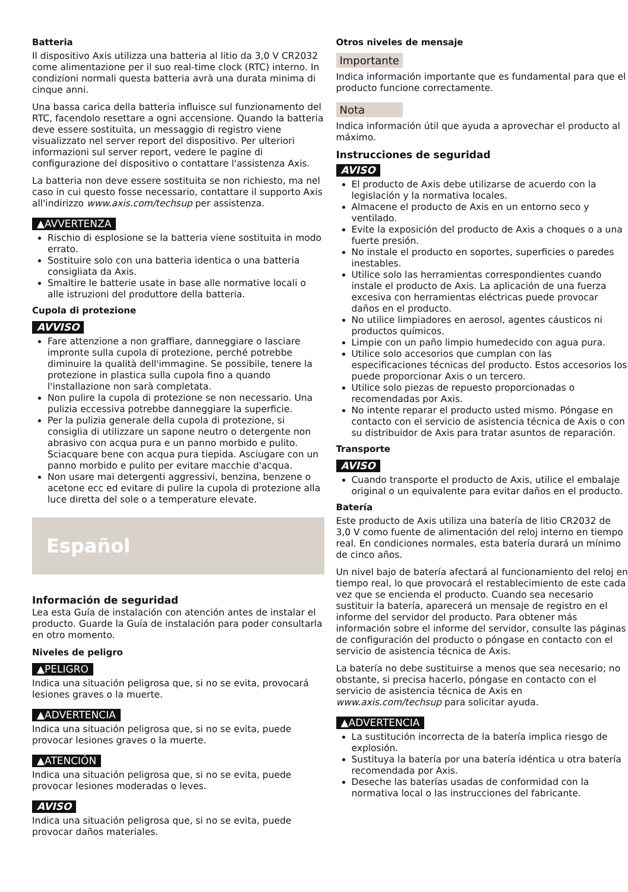Batteria
Il dispositivo Axis utilizza una batteria al litio da 3,0 V CR2032 come alimentazione per il suo real-time clock (RTC) interno. In condizioni normali questa batteria avrà una durata minima di cinque anni.
Una bassa carica della batteria influisce sul funzionamento del RTC, facendolo resettare a ogni accensione. Quando la batteria deve essere sostituita, un messaggio di registro viene visualizzato nel server report del dispositivo. Per ulteriori informazioni sul server report, vedere le pagine di configurazione del dispositivo o contattare l'assistenza Axis.
La batteria non deve essere sostituita se non richiesto, ma nel caso in cui questo fosse necessario, contattare il supporto Axis all'indirizzo www.axis.com/techsup per assistenza.
▲AVVERTENZA
Rischio di esplosione se la batteria viene sostituita in modo errato.
Sostituire solo con una batteria identica o una batteria consigliata da Axis.
Smaltire le batterie usate in base alle normative locali o alle istruzioni del produttore della batteria.
Cupola di protezione
AVVISO
Fare attenzione a non graffiare, danneggiare o lasciare impronte sulla cupola di protezione, perché potrebbe diminuire la qualità dell'immagine. Se possibile, tenere la protezione in plastica sulla cupola fino a quando l'installazione non sarà completata.
Non pulire la cupola di protezione se non necessario. Una pulizia eccessiva potrebbe danneggiare la superficie.
Per la pulizia generale della cupola di protezione, si consiglia di utilizzare un sapone neutro o detergente non abrasivo con acqua pura e un panno morbido e pulito. Sciacquare bene con acqua pura tiepida. Asciugare con un panno morbido e pulito per evitare macchie d'acqua.
Non usare mai detergenti aggressivi, benzina, benzene o acetone ecc ed evitare di pulire la cupola di protezione alla luce diretta del sole o a temperature elevate.
Español
Información de seguridad
Lea esta Guía de instalación con atención antes de instalar el producto. Guarde la Guía de instalación para poder consultarla en otro momento.
Niveles de peligro
▲PELIGRO
Indica una situación peligrosa que, si no se evita, provocará lesiones graves o la muerte.
▲ADVERTENCIA
Indica una situación peligrosa que, si no se evita, puede provocar lesiones graves o la muerte.
▲ATENCIÓN
Indica una situación peligrosa que, si no se evita, puede provocar lesiones moderadas o leves.
AVISO
Indica una situación peligrosa que, si no se evita, puede provocar daños materiales.
Otros niveles de mensaje
Importante
Indica información importante que es fundamental para que el producto funcione correctamente.
Nota
Indica información útil que ayuda a aprovechar el producto al máximo.
Instrucciones de seguridad
AVISO
El producto de Axis debe utilizarse de acuerdo con la legislación y la normativa locales.
Almacene el producto de Axis en un entorno seco y ventilado.
Evite la exposición del producto de Axis a choques o a una fuerte presión.
No instale el producto en soportes, superficies o paredes inestables.
Utilice solo las herramientas correspondientes cuando instale el producto de Axis. La aplicación de una fuerza excesiva con herramientas eléctricas puede provocar daños en el producto.
No utilice limpiadores en aerosol, agentes cáusticos ni productos químicos.
Limpie con un paño limpio humedecido con agua pura.
Utilice solo accesorios que cumplan con las especificaciones técnicas del producto. Estos accesorios los puede proporcionar Axis o un tercero.
Utilice solo piezas de repuesto proporcionadas o recomendadas por Axis.
No intente reparar el producto usted mismo. Póngase en contacto con el servicio de asistencia técnica de Axis o con su distribuidor de Axis para tratar asuntos de reparación.
Transporte
AVISO
Cuando transporte el producto de Axis, utilice el embalaje original o un equivalente para evitar daños en el producto.
Batería
Este producto de Axis utiliza una batería de litio CR2032 de 3,0 V como fuente de alimentación del reloj interno en tiempo real. En condiciones normales, esta batería durará un mínimo de cinco años.
Un nivel bajo de batería afectará al funcionamiento del reloj en tiempo real, lo que provocará el restablecimiento de este cada vez que se encienda el producto. Cuando sea necesario sustituir la batería, aparecerá un mensaje de registro en el informe del servidor del producto. Para obtener más información sobre el informe del servidor, consulte las páginas de configuración del producto o póngase en contacto con el servicio de asistencia técnica de Axis.
La batería no debe sustituirse a menos que sea necesario; no obstante, si precisa hacerlo, póngase en contacto con el servicio de asistencia técnica de Axis en www.axis.com/techsup para solicitar ayuda.
▲ADVERTENCIA
La sustitución incorrecta de la batería implica riesgo de explosión.
Sustituya la batería por una batería idéntica u otra batería recomendada por Axis.
Deseche las baterías usadas de conformidad con la normativa local o las instrucciones del fabricante.